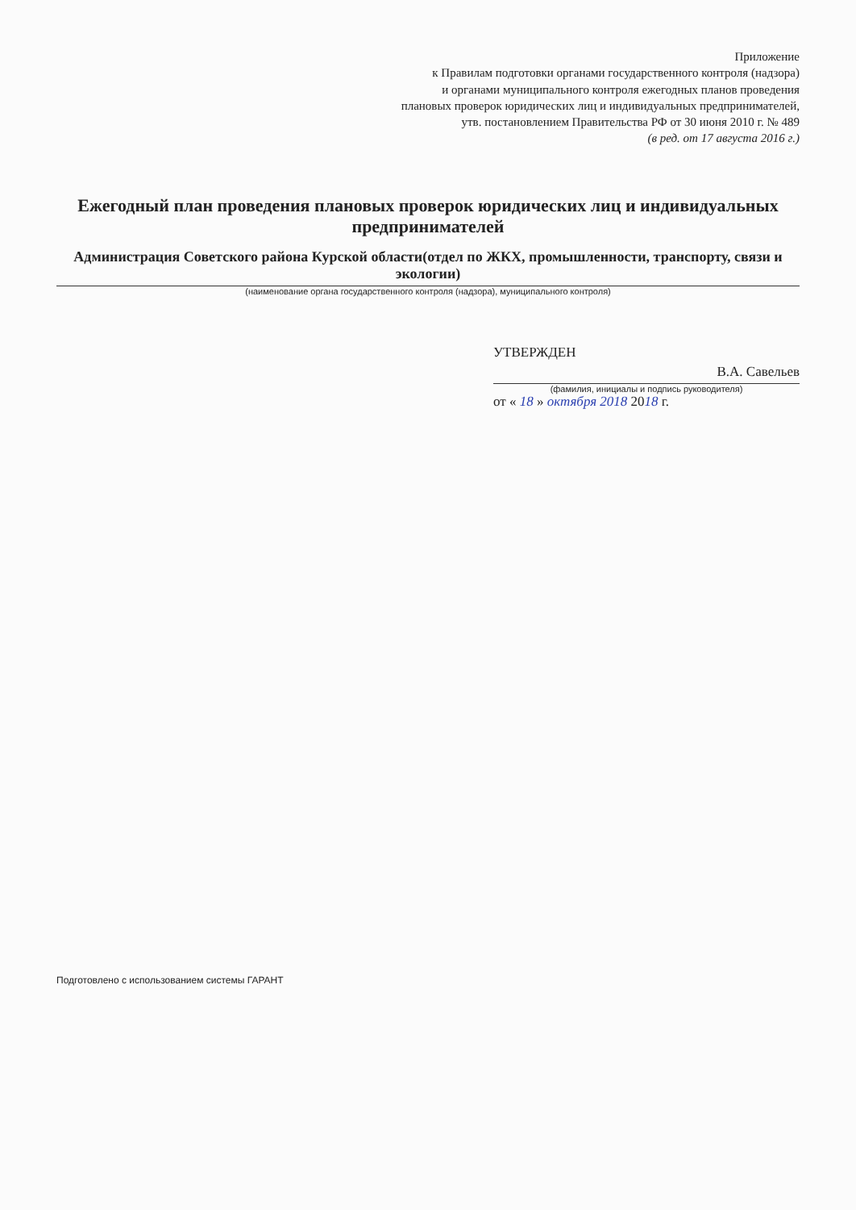Приложение
к Правилам подготовки органами государственного контроля (надзора)
и органами муниципального контроля ежегодных планов проведения
плановых проверок юридических лиц и индивидуальных предпринимателей,
утв. постановлением Правительства РФ от 30 июня 2010 г. № 489
(в ред. от 17 августа 2016 г.)
Ежегодный план проведения плановых проверок юридических лиц и индивидуальных предпринимателей
Администрация Советского района Курской области(отдел по ЖКХ, промышленности, транспорту, связи и экологии)
(наименование органа государственного контроля (надзора), муниципального контроля)
УТВЕРЖДЕН
В.А. Савельев
(фамилия, инициалы и подпись руководителя)
от « 18 » октября 2018 2018 г.
Подготовлено с использованием системы ГАРАНТ